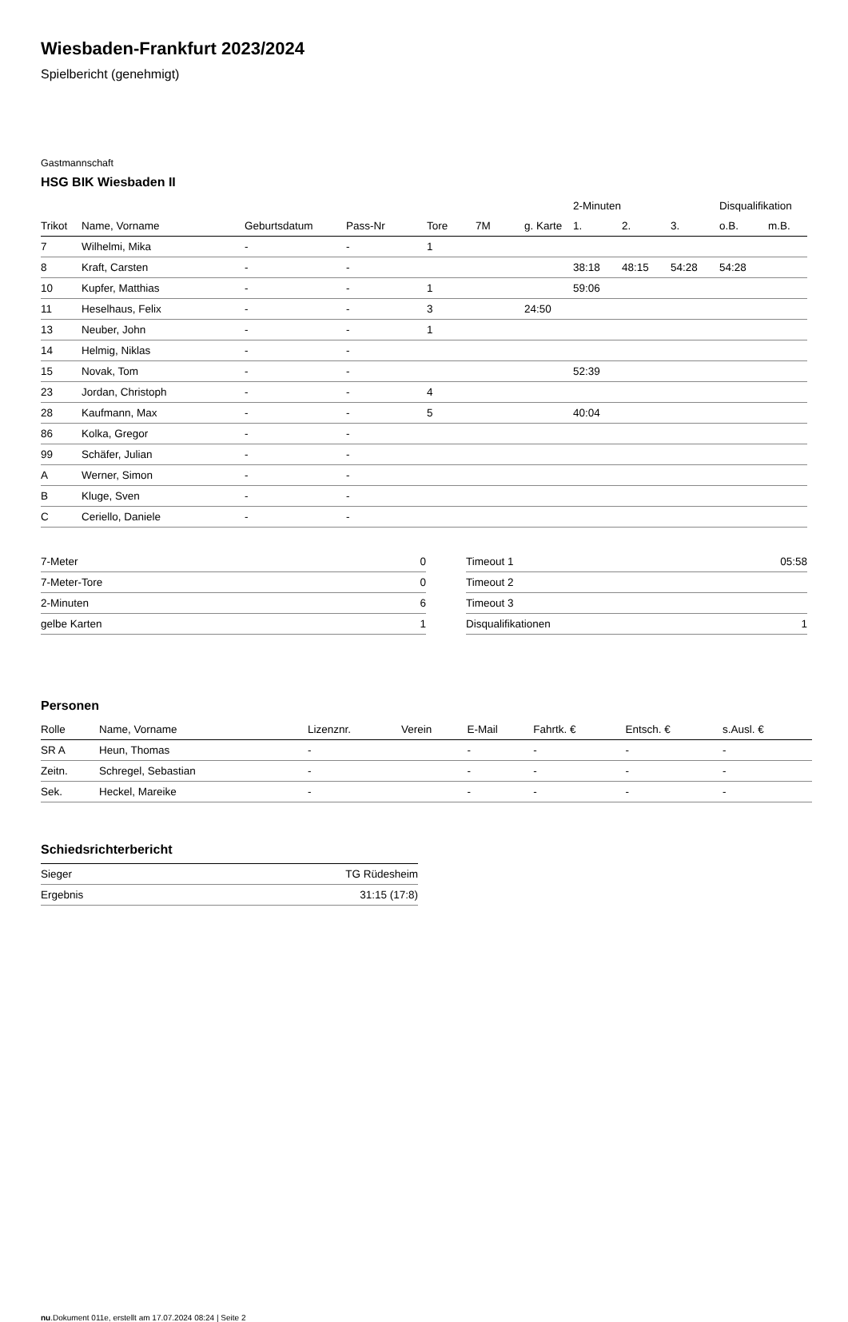Wiesbaden-Frankfurt 2023/2024
Spielbericht (genehmigt)
Gastmannschaft
HSG BIK Wiesbaden II
| | | | | | | | 2-Minuten | | | Disqualifikation | |
| --- | --- | --- | --- | --- | --- | --- | --- | --- | --- | --- | --- |
| Trikot | Name, Vorname | Geburtsdatum | Pass-Nr | Tore | 7M | g. Karte | 1. | 2. | 3. | o.B. | m.B. |
| 7 | Wilhelmi, Mika | - | - | 1 | | | | | | | |
| 8 | Kraft, Carsten | - | - | | | | 38:18 | 48:15 | 54:28 | 54:28 | |
| 10 | Kupfer, Matthias | - | - | 1 | | | 59:06 | | | | |
| 11 | Heselhaus, Felix | - | - | 3 | | 24:50 | | | | | |
| 13 | Neuber, John | - | - | 1 | | | | | | | |
| 14 | Helmig, Niklas | - | - | | | | | | | | |
| 15 | Novak, Tom | - | - | | | | 52:39 | | | | |
| 23 | Jordan, Christoph | - | - | 4 | | | | | | | |
| 28 | Kaufmann, Max | - | - | 5 | | | 40:04 | | | | |
| 86 | Kolka, Gregor | - | - | | | | | | | | |
| 99 | Schäfer, Julian | - | - | | | | | | | | |
| A | Werner, Simon | - | - | | | | | | | | |
| B | Kluge, Sven | - | - | | | | | | | | |
| C | Ceriello, Daniele | - | - | | | | | | | | |
| 7-Meter | 0 |
| 7-Meter-Tore | 0 |
| 2-Minuten | 6 |
| gelbe Karten | 1 |
| Timeout 1 | 05:58 |
| Timeout 2 | |
| Timeout 3 | |
| Disqualifikationen | 1 |
Personen
| Rolle | Name, Vorname | Lizenznr. | Verein | E-Mail | Fahrtk. € | Entsch. € | s.Ausl. € |
| --- | --- | --- | --- | --- | --- | --- | --- |
| SR A | Heun, Thomas | - | | - | - | - | - |
| Zeitn. | Schregel, Sebastian | - | | - | - | - | - |
| Sek. | Heckel, Mareike | - | | - | - | - | - |
Schiedsrichterbericht
| Sieger | TG Rüdesheim |
| Ergebnis | 31:15 (17:8) |
nu.Dokument 011e, erstellt am 17.07.2024 08:24 | Seite 2